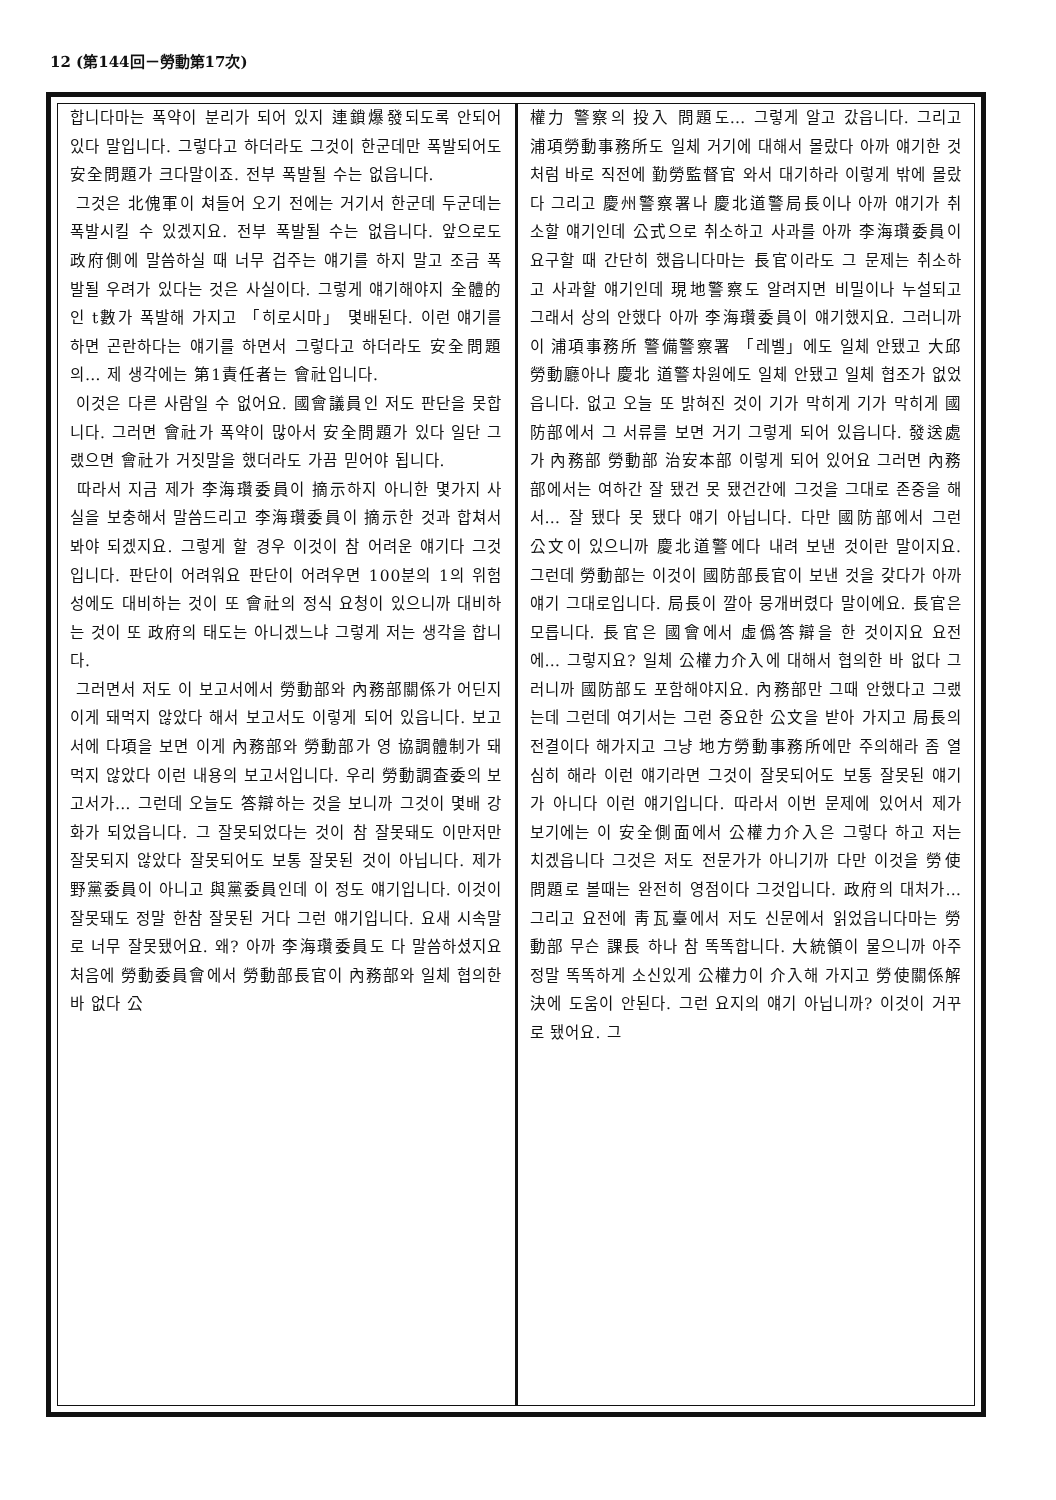12 (第144回－勞動第17次)
합니다마는 폭약이 분리가 되어 있지 連鎖爆發되도록 안되어 있다 말입니다. 그렇다고 하더라도 그것이 한군데만 폭발되어도 安全問題가 크다말이죠. 전부 폭발될 수는 없읍니다.
그것은 北傀軍이 쳐들어 오기 전에는 거기서 한군데 두군데는 폭발시킬 수 있겠지요. 전부 폭발될 수는 없읍니다. 앞으로도 政府側에 말씀하실 때 너무 겁주는 얘기를 하지 말고 조금 폭발될 우려가 있다는 것은 사실이다. 그렇게 얘기해야지 全體的인 t數가 폭발해 가지고 「히로시마」 몇배된다. 이런 얘기를 하면 곤란하다는 얘기를 하면서 그렇다고 하더라도 安全問題의… 제 생각에는 第1責任者는 會社입니다.
이것은 다른 사람일 수 없어요. 國會議員인 저도 판단을 못합니다. 그러면 會社가 폭약이 많아서 安全問題가 있다 일단 그랬으면 會社가 거짓말을 했더라도 가끔 믿어야 됩니다.
따라서 지금 제가 李海瓚委員이 摘示하지 아니한 몇가지 사실을 보충해서 말씀드리고 李海瓚委員이 摘示한 것과 합쳐서 봐야 되겠지요. 그렇게 할 경우 이것이 참 어려운 얘기다 그것입니다. 판단이 어려워요 판단이 어려우면 100분의 1의 위험성에도 대비하는 것이 또 會社의 정식 요청이 있으니까 대비하는 것이 또 政府의 태도는 아니겠느냐 그렇게 저는 생각을 합니다.
그러면서 저도 이 보고서에서 勞動部와 內務部關係가 어딘지 이게 돼먹지 않았다 해서 보고서도 이렇게 되어 있읍니다. 보고서에 다項을 보면 이게 內務部와 勞動部가 영 協調體制가 돼먹지 않았다 이런 내용의 보고서입니다. 우리 勞動調査委의 보고서가… 그런데 오늘도 答辯하는 것을 보니까 그것이 몇배 강화가 되었읍니다. 그 잘못되었다는 것이 참 잘못돼도 이만저만 잘못되지 않았다 잘못되어도 보통 잘못된 것이 아닙니다. 제가 野黨委員이 아니고 與黨委員인데 이 정도 얘기입니다. 이것이 잘못돼도 정말 한참 잘못된 거다 그런 얘기입니다. 요새 시속말로 너무 잘못됐어요. 왜? 아까 李海瓚委員도 다 말씀하셨지요 처음에 勞動委員會에서 勞動部長官이 內務部와 일체 협의한 바 없다 公
權力 警察의 投入 問題도… 그렇게 알고 갔읍니다. 그리고 浦項勞動事務所도 일체 거기에 대해서 몰랐다 아까 얘기한 것처럼 바로 직전에 勤勞監督官 와서 대기하라 이렇게 밖에 몰랐다 그리고 慶州警察署나 慶北道警局長이나 아까 얘기가 취소할 얘기인데 公式으로 취소하고 사과를 아까 李海瓚委員이 요구할 때 간단히 했읍니다마는 長官이라도 그 문제는 취소하고 사과할 얘기인데 現地警察도 알려지면 비밀이나 누설되고 그래서 상의 안했다 아까 李海瓚委員이 얘기했지요. 그러니까 이 浦項事務所 警備警察署 「레벨」에도 일체 안됐고 大邱 勞動廳아나 慶北 道警차원에도 일체 안됐고 일체 협조가 없었읍니다. 없고 오늘 또 밝혀진 것이 기가 막히게 기가 막히게 國防部에서 그 서류를 보면 거기 그렇게 되어 있읍니다. 發送處가 內務部 勞動部 治安本部 이렇게 되어 있어요 그러면 內務部에서는 여하간 잘 됐건 못 됐건간에 그것을 그대로 존중을 해서… 잘 됐다 못 됐다 얘기 아닙니다. 다만 國防部에서 그런 公文이 있으니까 慶北道警에다 내려 보낸 것이란 말이지요. 그런데 勞動部는 이것이 國防部長官이 보낸 것을 갖다가 아까 얘기 그대로입니다. 局長이 깔아 뭉개버렸다 말이에요. 長官은 모릅니다. 長官은 國會에서 虛僞答辯을 한 것이지요 요전에… 그렇지요? 일체 公權力介入에 대해서 협의한 바 없다 그러니까 國防部도 포함해야지요. 內務部만 그때 안했다고 그랬는데 그런데 여기서는 그런 중요한 公文을 받아 가지고 局長의 전결이다 해가지고 그냥 地方勞動事務所에만 주의해라 좀 열심히 해라 이런 얘기라면 그것이 잘못되어도 보통 잘못된 얘기가 아니다 이런 얘기입니다. 따라서 이번 문제에 있어서 제가 보기에는 이 安全側面에서 公權力介入은 그렇다 하고 저는 치겠읍니다 그것은 저도 전문가가 아니기까 다만 이것을 勞使問題로 볼때는 완전히 영점이다 그것입니다. 政府의 대처가… 그리고 요전에 靑瓦臺에서 저도 신문에서 읽었읍니다마는 勞動部 무슨 課長 하나 참 똑똑합니다. 大統領이 물으니까 아주 정말 똑똑하게 소신있게 公權力이 介入해 가지고 勞使關係解決에 도움이 안된다. 그런 요지의 얘기 아닙니까? 이것이 거꾸로 됐어요. 그